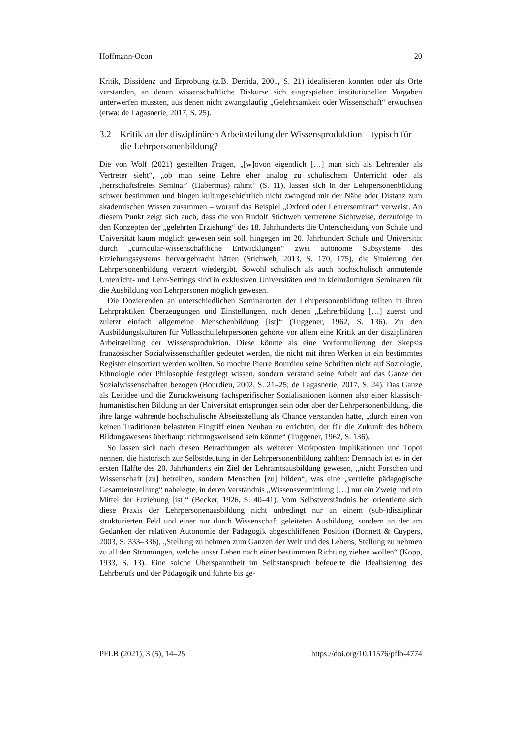Hoffmann-Ocon 20
Kritik, Dissidenz und Erprobung (z.B. Derrida, 2001, S. 21) idealisieren konnten oder als Orte verstanden, an denen wissenschaftliche Diskurse sich eingespielten institutionellen Vorgaben unterwerfen mussten, aus denen nicht zwangsläufig „Gelehrsamkeit oder Wissenschaft“ erwuchsen (etwa: de Lagasnerie, 2017, S. 25).
3.2 Kritik an der disziplinären Arbeitsteilung der Wissensproduktion – typisch für die Lehrpersonenbildung?
Die von Wolf (2021) gestellten Fragen, „[w]ovon eigentlich […] man sich als Lehrender als Vertreter sieht“, „ob man seine Lehre eher analog zu schulischem Unterricht oder als ‚herrschaftsfreies Seminar‘ (Habermas) rahmt“ (S. 11), lassen sich in der Lehrpersonenbildung schwer bestimmen und hingen kulturgeschichtlich nicht zwingend mit der Nähe oder Distanz zum akademischen Wissen zusammen – worauf das Beispiel „Oxford oder Lehrerseminar“ verweist. An diesem Punkt zeigt sich auch, dass die von Rudolf Stichweh vertretene Sichtweise, derzufolge in den Konzepten der „gelehrten Erziehung“ des 18. Jahrhunderts die Unterscheidung von Schule und Universität kaum möglich gewesen sein soll, hingegen im 20. Jahrhundert Schule und Universität durch „curricular-wissenschaftliche Entwicklungen“ zwei autonome Subsysteme des Erziehungssystems hervorgebracht hätten (Stichweh, 2013, S. 170, 175), die Situierung der Lehrpersonenbildung verzerrt wiedergibt. Sowohl schulisch als auch hochschulisch anmutende Unterricht- und Lehr-Settings sind in exklusiven Universitäten und in kleinräumigen Seminaren für die Ausbildung von Lehrpersonen möglich gewesen.
Die Dozierenden an unterschiedlichen Seminarorten der Lehrpersonenbildung teilten in ihren Lehrpraktiken Überzeugungen und Einstellungen, nach denen „Lehrerbildung […] zuerst und zuletzt einfach allgemeine Menschenbildung [ist]“ (Tuggener, 1962, S. 136). Zu den Ausbildungskulturen für Volksschullehrpersonen gehörte vor allem eine Kritik an der disziplinären Arbeitsteilung der Wissensproduktion. Diese könnte als eine Vorformulierung der Skepsis französischer Sozialwissenschaftler gedeutet werden, die nicht mit ihren Werken in ein bestimmtes Register einsortiert werden wollten. So mochte Pierre Bourdieu seine Schriften nicht auf Soziologie, Ethnologie oder Philosophie festgelegt wissen, sondern verstand seine Arbeit auf das Ganze der Sozialwissenschaften bezogen (Bourdieu, 2002, S. 21–25; de Lagasnerie, 2017, S. 24). Das Ganze als Leitidee und die Zurückweisung fachspezifischer Sozialisationen können also einer klassisch-humanistischen Bildung an der Universität entsprungen sein oder aber der Lehrpersonenbildung, die ihre lange währende hochschulische Abseitsstellung als Chance verstanden hatte, „durch einen von keinen Traditionen belasteten Eingriff einen Neubau zu errichten, der für die Zukunft des höhern Bildungswesens überhaupt richtungsweisend sein könnte“ (Tuggener, 1962, S. 136).
So lassen sich nach diesen Betrachtungen als weiterer Merkposten Implikationen und Topoi nennen, die historisch zur Selbstdeutung in der Lehrpersonenbildung zählten: Demnach ist es in der ersten Hälfte des 20. Jahrhunderts ein Ziel der Lehramtsausbildung gewesen, „nicht Forschen und Wissenschaft [zu] betreiben, sondern Menschen [zu] bilden“, was eine „vertiefte pädagogische Gesamteinstellung“ nahelegte, in deren Verständnis „Wissensvermittlung […] nur ein Zweig und ein Mittel der Erziehung [ist]“ (Becker, 1926, S. 40–41). Vom Selbstverständnis her orientierte sich diese Praxis der Lehrpersonenausbildung nicht unbedingt nur an einem (sub-)disziplinär strukturierten Feld und einer nur durch Wissenschaft geleiteten Ausbildung, sondern an der am Gedanken der relativen Autonomie der Pädagogik abgeschliffenen Position (Bonnett & Cuypers, 2003, S. 333–336), „Stellung zu nehmen zum Ganzen der Welt und des Lebens, Stellung zu nehmen zu all den Strömungen, welche unser Leben nach einer bestimmten Richtung ziehen wollen“ (Kopp, 1933, S. 13). Eine solche Überspanntheit im Selbstanspruch befeuerte die Idealisierung des Lehrberufs und der Pädagogik und führte bis ge-
PFLB (2021), 3 (5), 14–25 https://doi.org/10.11576/pflb-4774